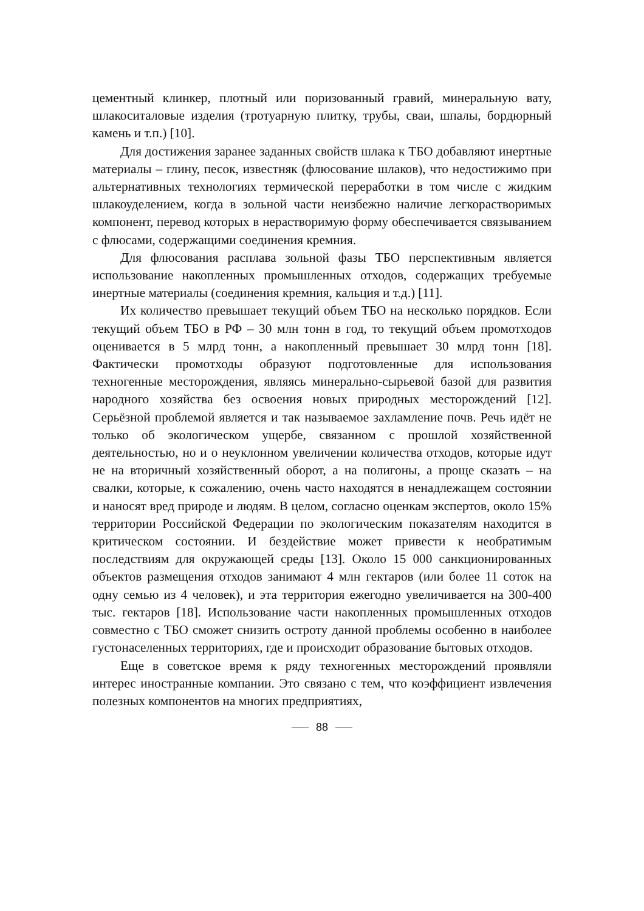цементный клинкер, плотный или поризованный гравий, минеральную вату, шлакоситаловые изделия (тротуарную плитку, трубы, сваи, шпалы, бордюрный камень и т.п.) [10].
Для достижения заранее заданных свойств шлака к ТБО добавляют инертные материалы – глину, песок, известняк (флюсование шлаков), что недостижимо при альтернативных технологиях термической переработки в том числе с жидким шлакоуделением, когда в зольной части неизбежно наличие легкорастворимых компонент, перевод которых в нерастворимую форму обеспечивается связыванием с флюсами, содержащими соединения кремния.
Для флюсования расплава зольной фазы ТБО перспективным является использование накопленных промышленных отходов, содержащих требуемые инертные материалы (соединения кремния, кальция и т.д.) [11].
Их количество превышает текущий объем ТБО на несколько порядков. Если текущий объем ТБО в РФ – 30 млн тонн в год, то текущий объем промотходов оценивается в 5 млрд тонн, а накопленный превышает 30 млрд тонн [18]. Фактически промотходы образуют подготовленные для использования техногенные месторождения, являясь минерально-сырьевой базой для развития народного хозяйства без освоения новых природных месторождений [12]. Серьёзной проблемой является и так называемое захламление почв. Речь идёт не только об экологическом ущербе, связанном с прошлой хозяйственной деятельностью, но и о неуклонном увеличении количества отходов, которые идут не на вторичный хозяйственный оборот, а на полигоны, а проще сказать – на свалки, которые, к сожалению, очень часто находятся в ненадлежащем состоянии и наносят вред природе и людям. В целом, согласно оценкам экспертов, около 15% территории Российской Федерации по экологическим показателям находится в критическом состоянии. И бездействие может привести к необратимым последствиям для окружающей среды [13]. Около 15 000 санкционированных объектов размещения отходов занимают 4 млн гектаров (или более 11 соток на одну семью из 4 человек), и эта территория ежегодно увеличивается на 300-400 тыс. гектаров [18]. Использование части накопленных промышленных отходов совместно с ТБО сможет снизить остроту данной проблемы особенно в наиболее густонаселенных территориях, где и происходит образование бытовых отходов.
Еще в советское время к ряду техногенных месторождений проявляли интерес иностранные компании. Это связано с тем, что коэффициент извлечения полезных компонентов на многих предприятиях,
88